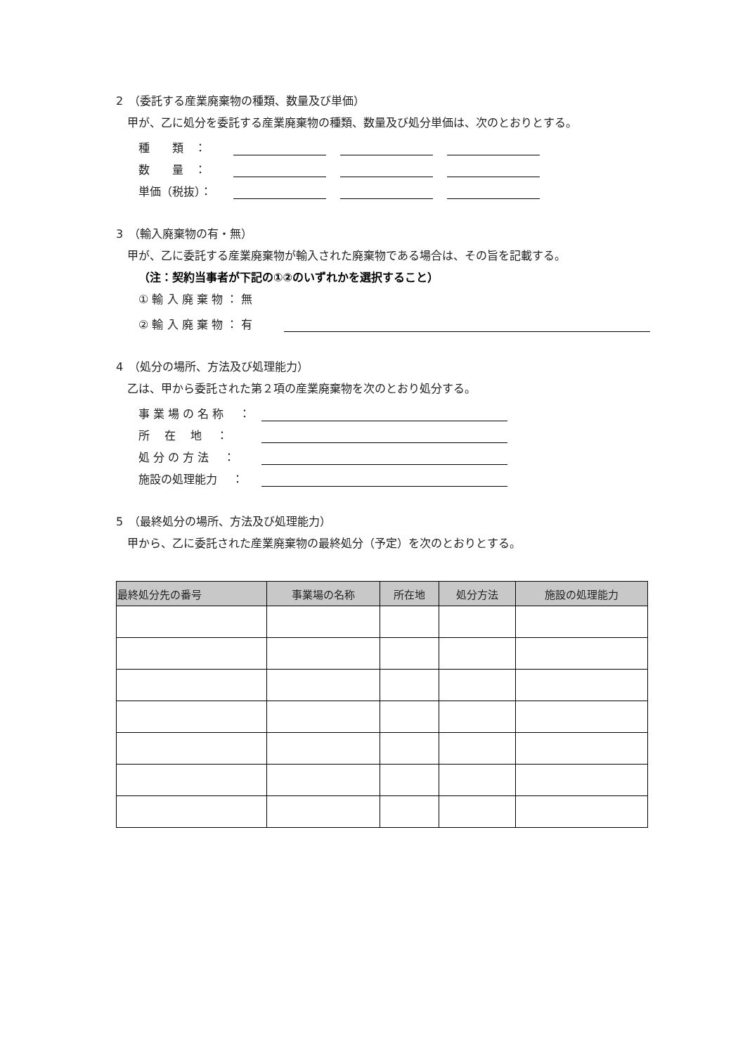2　（委託する産業廃棄物の種類、数量及び単価）
甲が、乙に処分を委託する産業廃棄物の種類、数量及び処分単価は、次のとおりとする。
種　　類　：
数　　量　：
単価（税抜）：
3　（輸入廃棄物の有・無）
甲が、乙に委託する産業廃棄物が輸入された廃棄物である場合は、その旨を記載する。
（注：契約当事者が下記の①②のいずれかを選択すること）
① 輸 入 廃 棄 物 ： 無
② 輸 入 廃 棄 物 ： 有
4　（処分の場所、方法及び処理能力）
乙は、甲から委託された第２項の産業廃棄物を次のとおり処分する。
事 業 場 の 名 称　 ：
所　 在　 地　 ：
処 分 の 方 法　 ：
施設の処理能力　 ：
5　（最終処分の場所、方法及び処理能力）
甲から、乙に委託された産業廃棄物の最終処分（予定）を次のとおりとする。
| 最終処分先の番号 | 事業場の名称 | 所在地 | 処分方法 | 施設の処理能力 |
| --- | --- | --- | --- | --- |